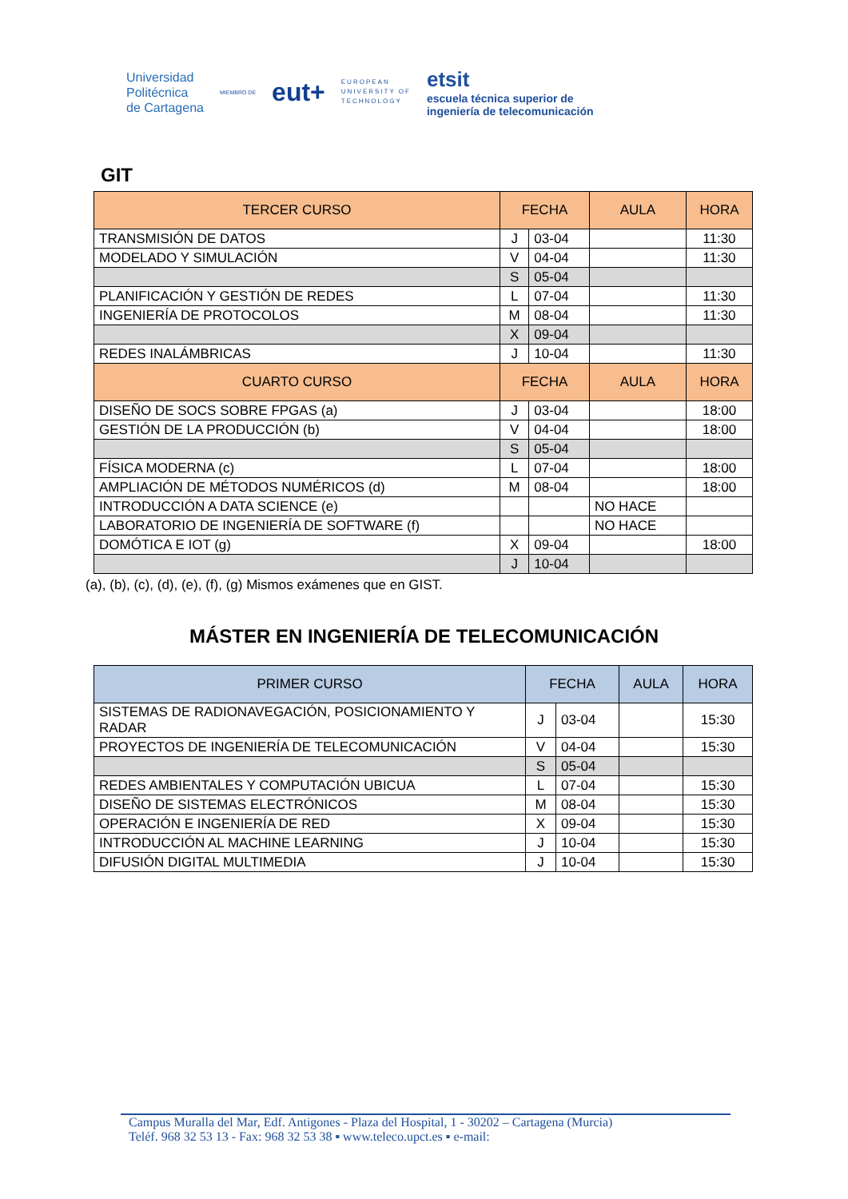Universidad
Politécnica
de Cartagena
MIEMBRO DE
eut+
EUROPEAN
UNIVERSITY OF
TECHNOLOGY
etsit
escuela técnica superior de
ingeniería de telecomunicación
GIT
| TERCER CURSO | FECHA | | AULA | HORA |
| --- | --- | --- | --- | --- |
| TRANSMISIÓN DE DATOS | J | 03-04 | | 11:30 |
| MODELADO Y SIMULACIÓN | V | 04-04 | | 11:30 |
| | S | 05-04 | | |
| PLANIFICACIÓN Y GESTIÓN DE REDES | L | 07-04 | | 11:30 |
| INGENIERÍA DE PROTOCOLOS | M | 08-04 | | 11:30 |
| | X | 09-04 | | |
| REDES INALÁMBRICAS | J | 10-04 | | 11:30 |
| CUARTO CURSO | FECHA | | AULA | HORA |
| DISEÑO DE SOCS SOBRE FPGAS (a) | J | 03-04 | | 18:00 |
| GESTIÓN DE LA PRODUCCIÓN (b) | V | 04-04 | | 18:00 |
| | S | 05-04 | | |
| FÍSICA MODERNA (c) | L | 07-04 | | 18:00 |
| AMPLIACIÓN DE MÉTODOS NUMÉRICOS (d) | M | 08-04 | | 18:00 |
| INTRODUCCIÓN A DATA SCIENCE (e) | | | NO HACE | |
| LABORATORIO DE INGENIERÍA DE SOFTWARE (f) | | | NO HACE | |
| DOMÓTICA E IOT (g) | X | 09-04 | | 18:00 |
| | J | 10-04 | | |
(a), (b), (c), (d), (e), (f), (g) Mismos exámenes que en GIST.
MÁSTER EN INGENIERÍA DE TELECOMUNICACIÓN
| PRIMER CURSO | FECHA | | AULA | HORA |
| --- | --- | --- | --- | --- |
| SISTEMAS DE RADIONAVEGACIÓN, POSICIONAMIENTO Y RADAR | J | 03-04 | | 15:30 |
| PROYECTOS DE INGENIERÍA DE TELECOMUNICACIÓN | V | 04-04 | | 15:30 |
| | S | 05-04 | | |
| REDES AMBIENTALES Y COMPUTACIÓN UBICUA | L | 07-04 | | 15:30 |
| DISEÑO DE SISTEMAS ELECTRÓNICOS | M | 08-04 | | 15:30 |
| OPERACIÓN E INGENIERÍA DE RED | X | 09-04 | | 15:30 |
| INTRODUCCIÓN AL MACHINE LEARNING | J | 10-04 | | 15:30 |
| DIFUSIÓN DIGITAL MULTIMEDIA | J | 10-04 | | 15:30 |
Campus Muralla del Mar, Edf. Antigones - Plaza del Hospital, 1 - 30202 – Cartagena (Murcia)
Teléf. 968 32 53 13 - Fax: 968 32 53 38 ▪ www.teleco.upct.es ▪ e-mail: